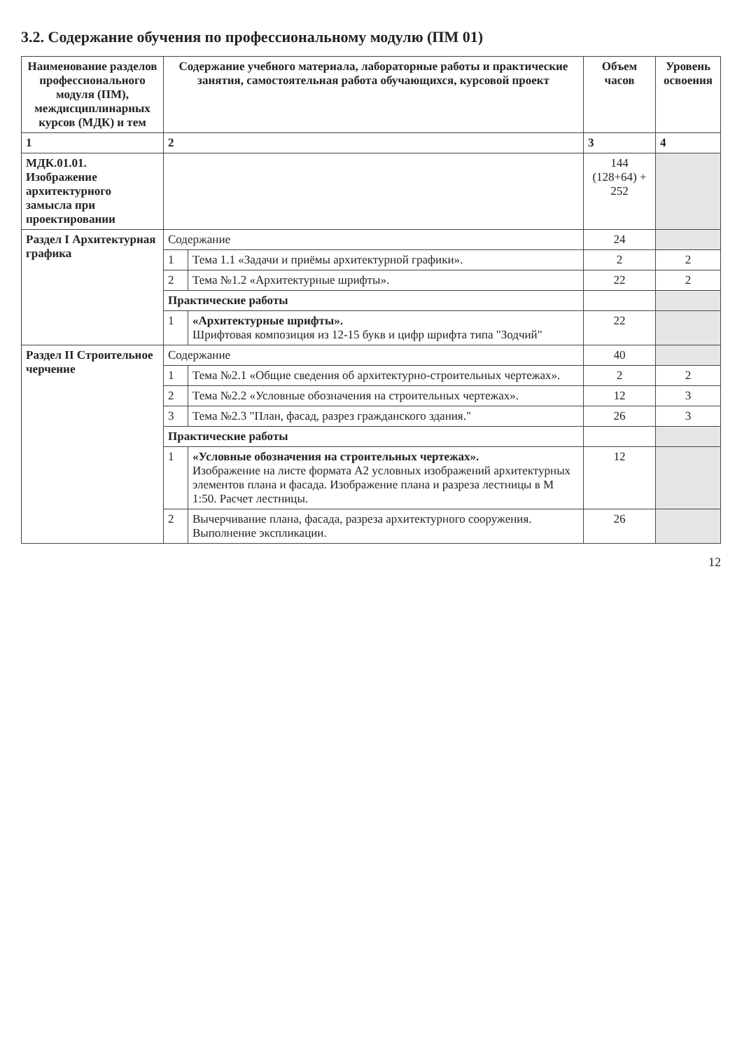3.2. Содержание обучения по профессиональному модулю (ПМ 01)
| Наименование разделов профессионального модуля (ПМ), междисциплинарных курсов (МДК) и тем | Содержание учебного материала, лабораторные работы и практические занятия, самостоятельная работа обучающихся, курсовой проект | | Объем часов | Уровень освоения |
| --- | --- | --- | --- | --- |
| 1 | 2 | | 3 | 4 |
| МДК.01.01. Изображение архитектурного замысла при проектировании | | | 144 (128+64) + 252 | |
| Раздел I Архитектурная графика | Содержание | | 24 | |
| | 1 | Тема 1.1 «Задачи и приёмы архитектурной графики». | 2 | 2 |
| | 2 | Тема №1.2 «Архитектурные шрифты». | 22 | 2 |
| | Практические работы | | | |
| | 1 | «Архитектурные шрифты». Шрифтовая композиция из 12-15 букв и цифр шрифта типа "Зодчий" | 22 | |
| Раздел II Строительное черчение | Содержание | | 40 | |
| | 1 | Тема №2.1 «Общие сведения об архитектурно-строительных чертежах». | 2 | 2 |
| | 2 | Тема №2.2 «Условные обозначения на строительных чертежах». | 12 | 3 |
| | 3 | Тема №2.3 "План, фасад, разрез гражданского здания." | 26 | 3 |
| | Практические работы | | | |
| | 1 | «Условные обозначения на строительных чертежах». Изображение на листе формата А2 условных изображений архитектурных элементов плана и фасада. Изображение плана и разреза лестницы в М 1:50. Расчет лестницы. | 12 | |
| | 2 | Вычерчивание плана, фасада, разреза архитектурного сооружения. Выполнение экспликации. | 26 | |
12